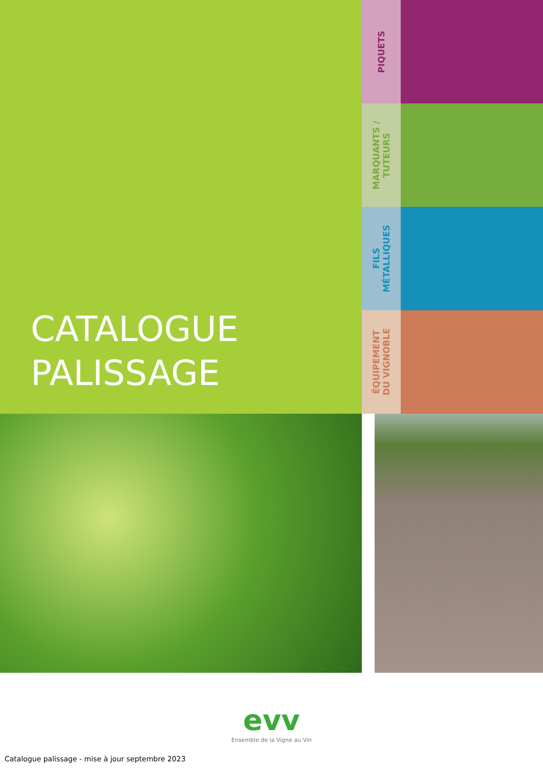CATALOGUE
PALISSAGE
PIQUETS
MARQUANTS /
TUTEURS
FILS
MÉTALLIQUES
ÉQUIPEMENT
DU VIGNOBLE
evv
Ensemble de la Vigne au Vin
Catalogue palissage - mise à jour septembre 2023